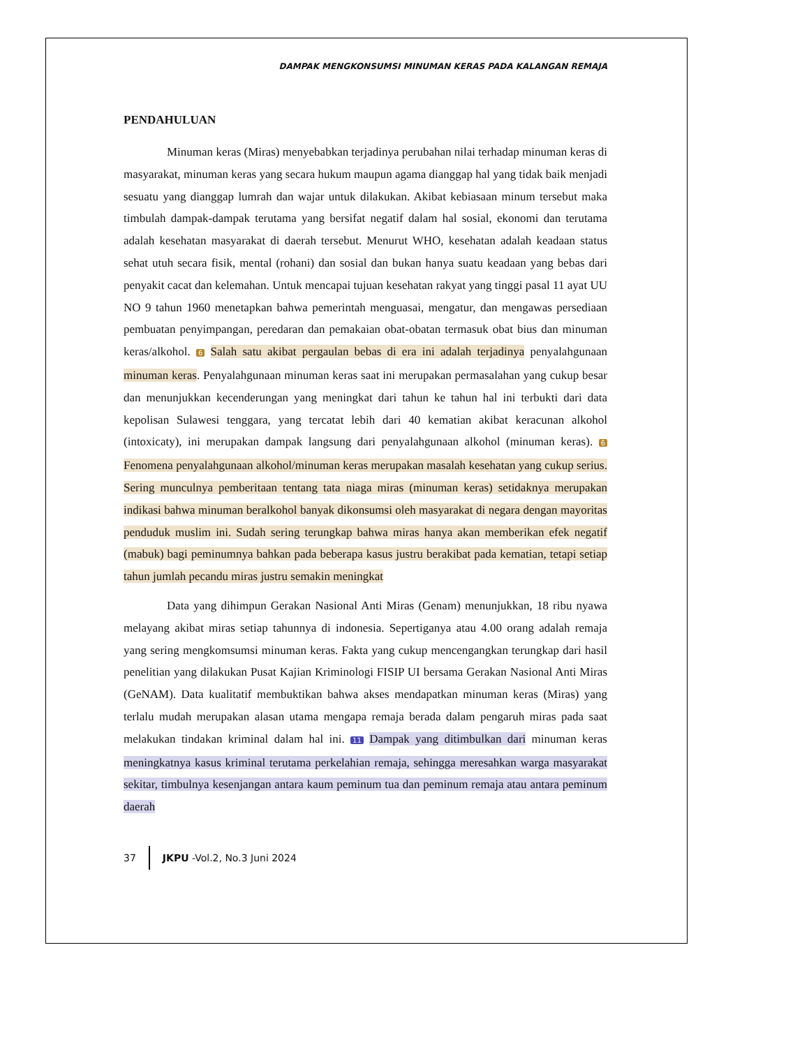DAMPAK MENGKONSUMSI MINUMAN KERAS PADA KALANGAN REMAJA
PENDAHULUAN
Minuman keras (Miras) menyebabkan terjadinya perubahan nilai terhadap minuman keras di masyarakat, minuman keras yang secara hukum maupun agama dianggap hal yang tidak baik menjadi sesuatu yang dianggap lumrah dan wajar untuk dilakukan. Akibat kebiasaan minum tersebut maka timbulah dampak-dampak terutama yang bersifat negatif dalam hal sosial, ekonomi dan terutama adalah kesehatan masyarakat di daerah tersebut. Menurut WHO, kesehatan adalah keadaan status sehat utuh secara fisik, mental (rohani) dan sosial dan bukan hanya suatu keadaan yang bebas dari penyakit cacat dan kelemahan. Untuk mencapai tujuan kesehatan rakyat yang tinggi pasal 11 ayat UU NO 9 tahun 1960 menetapkan bahwa pemerintah menguasai, mengatur, dan mengawas persediaan pembuatan penyimpangan, peredaran dan pemakaian obat-obatan termasuk obat bius dan minuman keras/alkohol. 6 Salah satu akibat pergaulan bebas di era ini adalah terjadinya penyalahgunaan minuman keras. Penyalahgunaan minuman keras saat ini merupakan permasalahan yang cukup besar dan menunjukkan kecenderungan yang meningkat dari tahun ke tahun hal ini terbukti dari data kepolisan Sulawesi tenggara, yang tercatat lebih dari 40 kematian akibat keracunan alkohol (intoxicaty), ini merupakan dampak langsung dari penyalahgunaan alkohol (minuman keras). 6 Fenomena penyalahgunaan alkohol/minuman keras merupakan masalah kesehatan yang cukup serius. Sering munculnya pemberitaan tentang tata niaga miras (minuman keras) setidaknya merupakan indikasi bahwa minuman beralkohol banyak dikonsumsi oleh masyarakat di negara dengan mayoritas penduduk muslim ini. Sudah sering terungkap bahwa miras hanya akan memberikan efek negatif (mabuk) bagi peminumnya bahkan pada beberapa kasus justru berakibat pada kematian, tetapi setiap tahun jumlah pecandu miras justru semakin meningkat
Data yang dihimpun Gerakan Nasional Anti Miras (Genam) menunjukkan, 18 ribu nyawa melayang akibat miras setiap tahunnya di indonesia. Sepertiganya atau 4.00 orang adalah remaja yang sering mengkomsumsi minuman keras. Fakta yang cukup mencengangkan terungkap dari hasil penelitian yang dilakukan Pusat Kajian Kriminologi FISIP UI bersama Gerakan Nasional Anti Miras (GeNAM). Data kualitatif membuktikan bahwa akses mendapatkan minuman keras (Miras) yang terlalu mudah merupakan alasan utama mengapa remaja berada dalam pengaruh miras pada saat melakukan tindakan kriminal dalam hal ini. 11 Dampak yang ditimbulkan dari minuman keras meningkatnya kasus kriminal terutama perkelahian remaja, sehingga meresahkan warga masyarakat sekitar, timbulnya kesenjangan antara kaum peminum tua dan peminum remaja atau antara peminum daerah
37 JKPU -Vol.2, No.3 Juni 2024